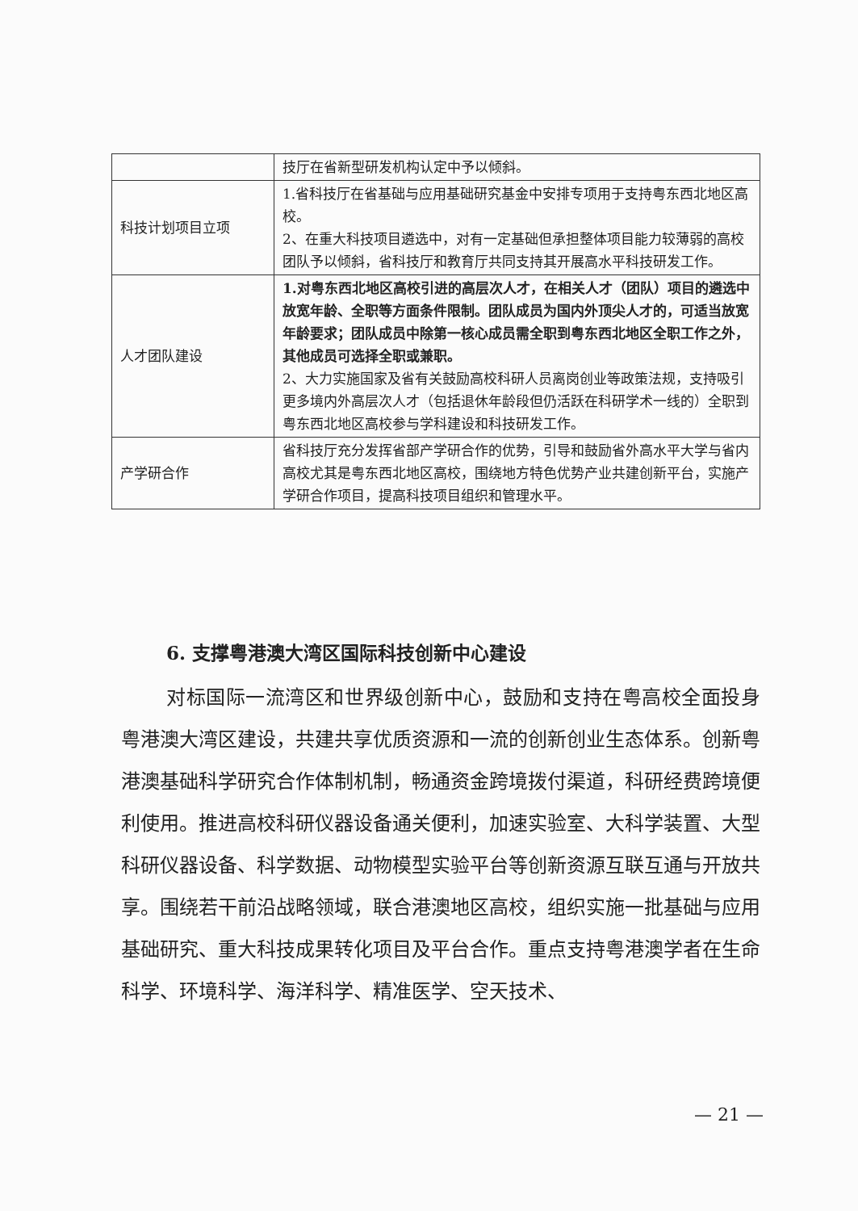| | 技厅在省新型研发机构认定中予以倾斜。 |
| 科技计划项目立项 | 1.省科技厅在省基础与应用基础研究基金中安排专项用于支持粤东西北地区高校。 2、在重大科技项目遴选中，对有一定基础但承担整体项目能力较薄弱的高校团队予以倾斜，省科技厅和教育厅共同支持其开展高水平科技研发工作。 |
| 人才团队建设 | 1.对粤东西北地区高校引进的高层次人才，在相关人才（团队）项目的遴选中放宽年龄、全职等方面条件限制。团队成员为国内外顶尖人才的，可适当放宽年龄要求；团队成员中除第一核心成员需全职到粤东西北地区全职工作之外，其他成员可选择全职或兼职。 2、大力实施国家及省有关鼓励高校科研人员离岗创业等政策法规，支持吸引更多境内外高层次人才（包括退休年龄段但仍活跃在科研学术一线的）全职到粤东西北地区高校参与学科建设和科技研发工作。 |
| 产学研合作 | 省科技厅充分发挥省部产学研合作的优势，引导和鼓励省外高水平大学与省内高校尤其是粤东西北地区高校，围绕地方特色优势产业共建创新平台，实施产学研合作项目，提高科技项目组织和管理水平。 |
6. 支撑粤港澳大湾区国际科技创新中心建设
对标国际一流湾区和世界级创新中心，鼓励和支持在粤高校全面投身粤港澳大湾区建设，共建共享优质资源和一流的创新创业生态体系。创新粤港澳基础科学研究合作体制机制，畅通资金跨境拨付渠道，科研经费跨境便利使用。推进高校科研仪器设备通关便利，加速实验室、大科学装置、大型科研仪器设备、科学数据、动物模型实验平台等创新资源互联互通与开放共享。围绕若干前沿战略领域，联合港澳地区高校，组织实施一批基础与应用基础研究、重大科技成果转化项目及平台合作。重点支持粤港澳学者在生命科学、环境科学、海洋科学、精准医学、空天技术、
— 21 —